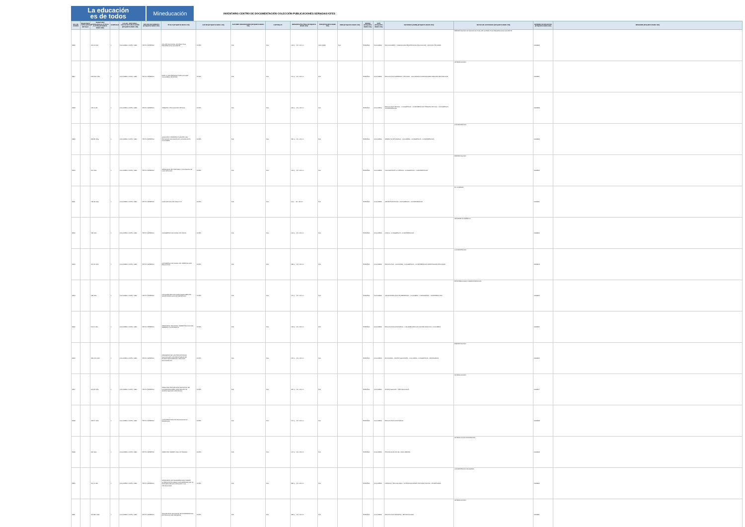La educación
es de todos
Mineducación
INVENTARIO CENTRO DE DOCUMENTACIÓN COLECCIÓN PUBLICACIONES SERIADAS ICFES
| NO. DE ORDEN | SIGNATURA TOPOGRÁFICA ANTIGUA | SIGNATURA TOPOGRÁFICA (TÍTULO-AUTOR) (ETIQUETA MARC 082) | COMPLEJA | LUGAR - EDITORIAL - FECHA DE PUBLICACIÓN (ETIQUETA MARC 260) | TIPO DE DOCUMENTO (ETIQUETA MARC 000) | TÍTULO (ETIQUETA MARC 245) | AUTOR (ETIQUETA MARC 100) | AUTORES SECUNDARIOS (ETIQUETA MARC 700) | COPYRIGHT | DESCRIPCIÓN FÍSICA (ETIQUETA MARC 300) | ISSN (ETIQUETA MARC 022) | ISBN (ETIQUETA MARC 020) | IDIOMA (ETIQUETA MARC 041) | PAÍS (ETIQUETA MARC 044) | MATERIAS (LEMB) (ETIQUETA MARC 650) | NOTAS DE CONTENIDO (ETIQUETA MARC 505) | NÚMERO DE REGISTRO (ETIQUETA MARC 900) | RESUMEN (ETIQUETA MARC 520) |
| --- | --- | --- | --- | --- | --- | --- | --- | --- | --- | --- | --- | --- | --- | --- | --- | --- | --- | --- |
| 9806 | | 370.12 t13t | 1 | COLOMBIA: ICFES, 1983 | TEXTO IMPRESO | TALLER NACIONAL DE PRÁCTICA PROFESIONAL DOCENTE | ICFES | N/A | N/A | 123 p. ; 16 x 23 cm | 0120-5099 | N/A | ESPAÑOL | COLOMBIA | EDUCADORES - FORMACIÓN PROFESIONAL EDUCACIÓN - AYUDAS Y PLANES | PRESENTACIÓN SITUACIÓN ACTUAL DE LA PRÁCTICA PROFESIONAL DOCENTE | 0009806 | |
| 9807 | | 378.005 k13u | 1 | COLOMBIA: ICFES, 1983 | TEXTO IMPRESO | POR LA UNIVERSIDAD PÚBLICA QUE COLOMBIA NECESITA | ICFES | N/A | N/A | 151 p. ; 16 x 23 cm | N/A | | ESPAÑOL | COLOMBIA | EDUCACIÓN SUPERIOR Y ESTADO - COLOMBIA UNIVERSIDADES DESCENTRALIZACIÓN | INTRODUCCIÓN | 0009807 | |
| 9808 | | 155.3 t13t | 1 | COLOMBIA: ICFES, 1983 | TEXTO IMPRESO | TERAPIA Y EDUCACIÓN SEXUAL | ICFES | N/A | N/A | 190 p. ; 16 x 23 cm | N/A | | ESPAÑOL | COLOMBIA | EDUCACIÓN SEXUAL - CONGRESOS - CONFERENCIAS TERAPIA SEXUAL - CONGRESOS - CONFERENCIAS | | 0009808 | |
| 9809 | | 306.85 t13a | 1 | COLOMBIA: ICFES, 1984 | TEXTO IMPRESO | AVANCES Y PERSPECTIVAS EN LOS ESTUDIOS SOCIALES DE LA FAMILIA EN COLOMBIA | ICFES | N/A | N/A | 362 p. ; 16 x 23 cm | N/A | | ESPAÑOL | COLOMBIA | DERECHO DE FAMILIA - COLOMBIA - CONGRESOS - CONFERENCIAS | CONFERENCIAS | 0009809 | |
| 9810 | | 501 t13s | 1 | COLOMBIA: ICFES, 1984 | TEXTO IMPRESO | SEMINARIO DE HISTORIA Y FILOSOFÍA DE LAS CIENCIAS | ICFES | N/A | N/A | 163 p. ; 16 x 23 cm | N/A | | ESPAÑOL | COLOMBIA | FILOSOFÍA DE LA CIENCIA - CONGRESOS - CONFERENCIAS | PRESENTACIÓN | 0009810 | |
| 9811 | | 735.29 t13p | 1 | COLOMBIA: ICFES, 1984 | TEXTO IMPRESO | LA PLÁSTICA DEL SIGLO XX | ICFES | N/A | N/A | 79 p. ; 16 x 23 cm | N/A | | ESPAÑOL | COLOMBIA | ARTES PLÁSTICAS - CONGRESOS - CONFERENCIAS | EL CUBISMO | 0009811 | |
| 9812 | | 530 t13c | 1 | COLOMBIA: ICFES, 1984 | TEXTO IMPRESO | CONGRESO NACIONAL DE FÍSICA | ICFES | N/A | N/A | 122 p. ; 16 x 23 cm | N/A | | ESPAÑOL | COLOMBIA | FÍSICA - CONGRESOS - CONFERENCIAS | INFORME ACADÉMICO | 0009812 | |
| 9813 | | 370.15 t13c | 1 | COLOMBIA: ICFES, 1984 | TEXTO IMPRESO | CONGRESO NACIONAL DE ORIENTACIÓN EDUCATIVA | ICFES | N/A | N/A | 188 p. ; 16 x 23 cm | N/A | | ESPAÑOL | COLOMBIA | EDUCACIÓN - COLOMBIA - CONGRESOS - CONFERENCIAS ORIENTACIÓN ESCOLAR | CONFERENCIAS | 0009813 | |
| 9814 | | 658 t13e | 1 | COLOMBIA: ICFES, 1984 | TEXTO IMPRESO | II ENCUENTRO DE INVESTIGADORES EN ADMINISTRACIÓN DE EMPRESAS | ICFES | N/A | N/A | 175 p. ; 16 x 23 cm | N/A | | ESPAÑOL | COLOMBIA | ADMINISTRACIÓN DE EMPRESAS - COLOMBIA - CONGRESOS - CONFERENCIAS | EPISTEMOLOGÍA Y ADMINISTRACIÓN | 0009814 | |
| 9815 | | 374.4 t13s | 1 | COLOMBIA: ICFES, 1984 | TEXTO IMPRESO | SEMINARIO NACIONAL SOBRE EDUCACIÓN ABIERTA Y A DISTANCIA | ICFES | N/A | N/A | 163 p. ; 16 x 23 cm | N/A | | ESPAÑOL | COLOMBIA | EDUCACIÓN A DISTANCIA - COLOMBIA EDUCACIÓN DE ADULTOS - COLOMBIA | | 0009815 | |
| 9816 | | 330.072 t13m | 1 | COLOMBIA: ICFES, 1984 | TEXTO IMPRESO | MEMORIAS DE LOS ENCUENTROS NACIONALES UNIVERSITARIOS DE INVESTIGADORES EN CIENCIAS ECONÓMICAS | ICFES | N/A | N/A | 165 p. ; 16 x 23 cm | N/A | | ESPAÑOL | COLOMBIA | ECONOMÍA - INVESTIGACIONES - COLOMBIA - CONGRESOS - SEMINARIOS | PRESENTACIÓN | 0009816 | |
| 9817 | | 001.42 t13s | 1 | COLOMBIA: ICFES, 1984 | TEXTO IMPRESO | SEGUNDO ENCUENTRO NACIONAL DE COORDINADORES CENTRALES DE INVESTIGACIÓN CIENTÍFICA | ICFES | N/A | N/A | 305 p. ; 16 x 23 cm | N/A | | ESPAÑOL | COLOMBIA | INVESTIGACIÓN - METODOLOGÍA | INTRODUCCIÓN | 0009817 | |
| 9818 | | 378.17 t13s | 1 | COLOMBIA: ICFES, 1984 | TEXTO IMPRESO | LA SUPERVISIÓN EN EDUCACIÓN A DISTANCIA | ICFES | N/A | N/A | 176 p. ; 16 x 23 cm | N/A | | ESPAÑOL | COLOMBIA | EDUCACIÓN A DISTANCIA | | 0009818 | |
| 9819 | | 302 t13s | 1 | COLOMBIA: ICFES, 1984 | TEXTO IMPRESO | SIMPOSIO SOBRE VIDA COTIDIANA | ICFES | N/A | N/A | 127 p. ; 16 x 23 cm | N/A | | ESPAÑOL | COLOMBIA | PSICOLOGÍA SOCIAL VIDA URBANA | INTRODUCCIÓN PONENCIAS | 0009819 | |
| 9820 | | 507.2 t13s | 1 | COLOMBIA: ICFES, 1984 | TEXTO IMPRESO | SEMINARIO LATINOAMERICANO SOBRE ALTERNATIVAS PARA LA ENSEÑANZA DE LA HISTORIA DE LAS CIENCIAS Y LA TECNOLOGÍA | ICFES | N/A | N/A | 394 p. ; 16 x 23 cm | N/A | | ESPAÑOL | COLOMBIA | CIENCIA Y TECNOLOGÍA - INVESTIGACIONES HISTORIA SOCIAL - ENSEÑANZA | CONFERENCIA INAUGURAL | 0009820 | |
| 9821 | | 370.981 t13e | 1 | COLOMBIA: ICFES, 1984 | TEXTO IMPRESO | ENCUENTRO NACIONAL DE EXPERIENCIAS EN EDUCACIÓN INDÍGENA | ICFES | N/A | N/A | 328 p. ; 16 x 23 cm | N/A | | ESPAÑOL | COLOMBIA | EDUCACIÓN INDÍGENA - METODOLOGÍA | INTRODUCCIÓN | 0009821 | |